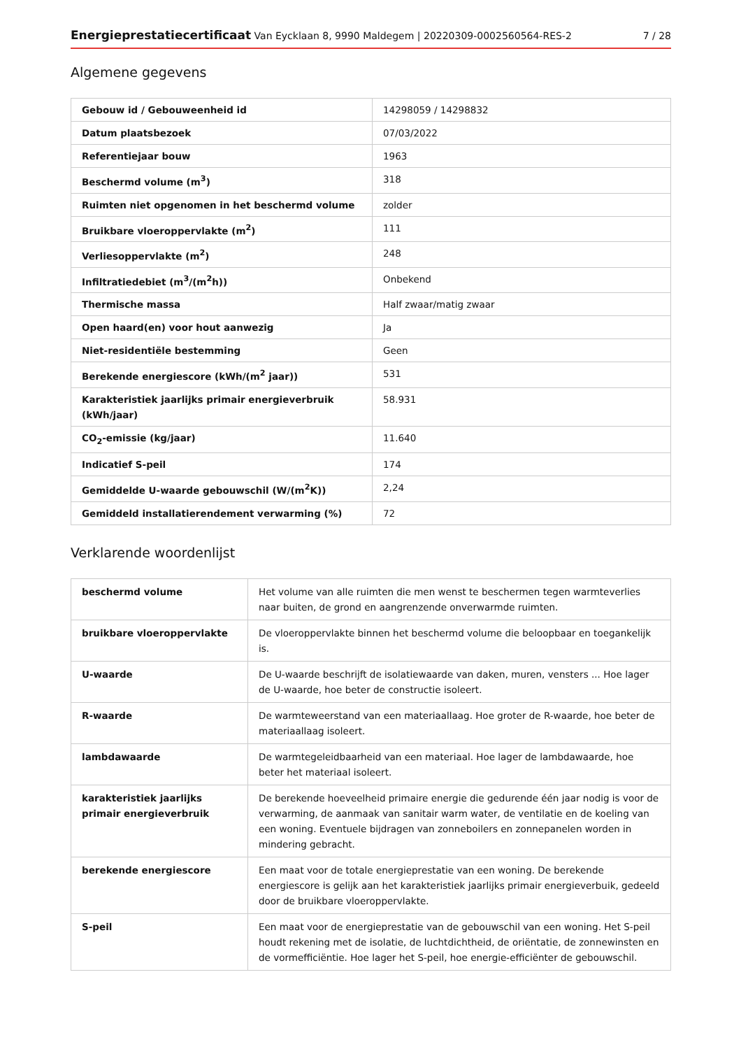Energieprestatiecertificaat Van Eycklaan 8, 9990 Maldegem | 20220309-0002560564-RES-2 7 / 28
Algemene gegevens
| Gebouw id / Gebouweenheid id | 14298059 / 14298832 |
| Datum plaatsbezoek | 07/03/2022 |
| Referentiejaar bouw | 1963 |
| Beschermd volume (m<sup>3</sup>) | 318 |
| Ruimten niet opgenomen in het beschermd volume | zolder |
| Bruikbare vloeroppervlakte (m<sup>2</sup>) | 111 |
| Verliesoppervlakte (m<sup>2</sup>) | 248 |
| Infiltratiedebiet (m<sup>3</sup>/(m<sup>2</sup>h)) | Onbekend |
| Thermische massa | Half zwaar/matig zwaar |
| Open haard(en) voor hout aanwezig | Ja |
| Niet-residentiële bestemming | Geen |
| Berekende energiescore (kWh/(m<sup>2</sup> jaar)) | 531 |
| Karakteristiek jaarlijks primair energieverbruik (kWh/jaar) | 58.931 |
| CO<sub>2</sub>-emissie (kg/jaar) | 11.640 |
| Indicatief S-peil | 174 |
| Gemiddelde U-waarde gebouwschil (W/(m<sup>2</sup>K)) | 2,24 |
| Gemiddeld installatierendement verwarming (%) | 72 |
Verklarende woordenlijst
| beschermd volume | Het volume van alle ruimten die men wenst te beschermen tegen warmteverlies naar buiten, de grond en aangrenzende onverwarmde ruimten. |
| bruikbare vloeroppervlakte | De vloeroppervlakte binnen het beschermd volume die beloopbaar en toegankelijk is. |
| U-waarde | De U-waarde beschrijft de isolatiewaarde van daken, muren, vensters ... Hoe lager de U-waarde, hoe beter de constructie isoleert. |
| R-waarde | De warmteweerstand van een materiaallaag. Hoe groter de R-waarde, hoe beter de materiaallaag isoleert. |
| lambdawaarde | De warmtegeleidbaarheid van een materiaal. Hoe lager de lambdawaarde, hoe beter het materiaal isoleert. |
| karakteristiek jaarlijks primair energieverbruik | De berekende hoeveelheid primaire energie die gedurende één jaar nodig is voor de verwarming, de aanmaak van sanitair warm water, de ventilatie en de koeling van een woning. Eventuele bijdragen van zonneboilers en zonnepanelen worden in mindering gebracht. |
| berekende energiescore | Een maat voor de totale energieprestatie van een woning. De berekende energiescore is gelijk aan het karakteristiek jaarlijks primair energieverbuik, gedeeld door de bruikbare vloeroppervlakte. |
| S-peil | Een maat voor de energieprestatie van de gebouwschil van een woning. Het S-peil houdt rekening met de isolatie, de luchtdichtheid, de oriëntatie, de zonnewinsten en de vormefficiëntie. Hoe lager het S-peil, hoe energie-efficiënter de gebouwschil. |